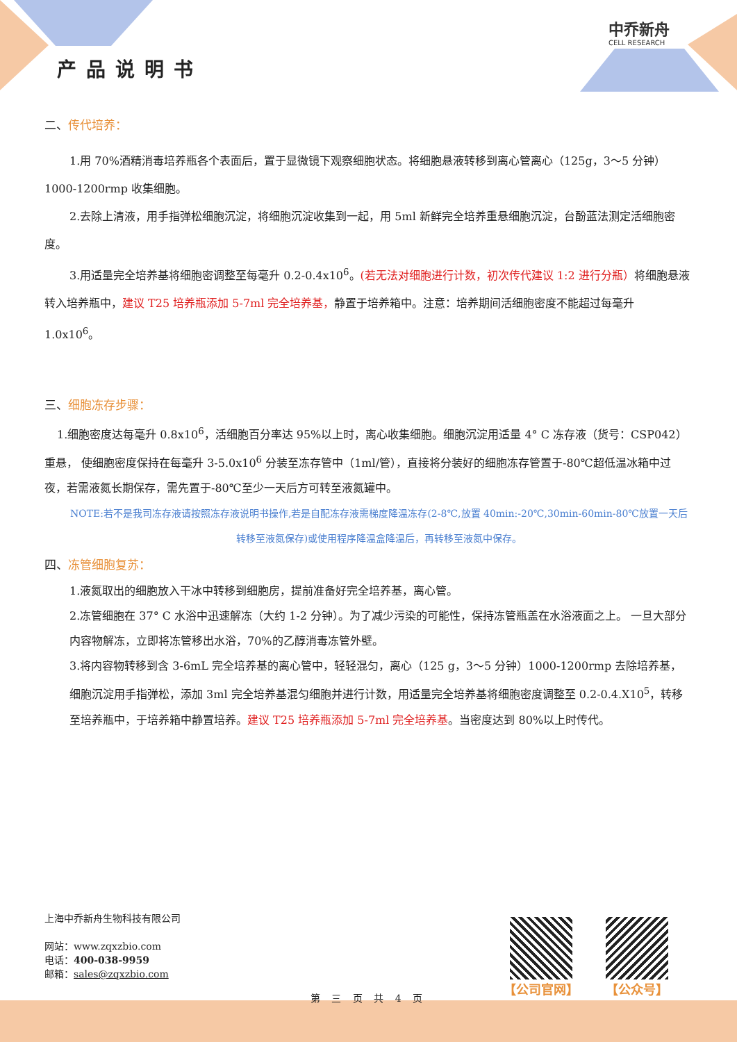产品说明书
中乔新舟
CELL RESEARCH
二、传代培养：
1.用 70%酒精消毒培养瓶各个表面后，置于显微镜下观察细胞状态。将细胞悬液转移到离心管离心（125g，3～5 分钟）1000-1200rmp 收集细胞。
2.去除上清液，用手指弹松细胞沉淀，将细胞沉淀收集到一起，用 5ml 新鲜完全培养重悬细胞沉淀，台酚蓝法测定活细胞密度。
3.用适量完全培养基将细胞密调整至每毫升 0.2-0.4x10<sup>6</sup>。(若无法对细胞进行计数，初次传代建议 1:2 进行分瓶）将细胞悬液转入培养瓶中，建议 T25 培养瓶添加 5-7ml 完全培养基，静置于培养箱中。注意：培养期间活细胞密度不能超过每毫升 1.0x10<sup>6</sup>。
三、细胞冻存步骤：
1.细胞密度达每毫升 0.8x10<sup>6</sup>，活细胞百分率达 95%以上时，离心收集细胞。细胞沉淀用适量 4° C 冻存液（货号：CSP042）重悬， 使细胞密度保持在每毫升 3-5.0x10<sup>6</sup> 分装至冻存管中（1ml/管），直接将分装好的细胞冻存管置于-80℃超低温冰箱中过夜，若需液氮长期保存，需先置于-80℃至少一天后方可转至液氮罐中。
NOTE:若不是我司冻存液请按照冻存液说明书操作,若是自配冻存液需梯度降温冻存(2-8℃,放置 40min:-20℃,30min-60min-80℃放置一天后转移至液氮保存)或使用程序降温盒降温后，再转移至液氮中保存。
四、冻管细胞复苏：
1.液氮取出的细胞放入干冰中转移到细胞房，提前准备好完全培养基，离心管。
2.冻管细胞在 37° C 水浴中迅速解冻（大约 1-2 分钟）。为了减少污染的可能性，保持冻管瓶盖在水浴液面之上。 一旦大部分内容物解冻，立即将冻管移出水浴，70%的乙醇消毒冻管外壁。
3.将内容物转移到含 3-6mL 完全培养基的离心管中，轻轻混匀，离心（125 g，3～5 分钟）1000-1200rmp 去除培养基， 细胞沉淀用手指弹松，添加 3ml 完全培养基混匀细胞并进行计数，用适量完全培养基将细胞密度调整至 0.2-0.4.X10<sup>5</sup>，转移至培养瓶中，于培养箱中静置培养。建议 T25 培养瓶添加 5-7ml 完全培养基。当密度达到 80%以上时传代。
上海中乔新舟生物科技有限公司
网站：www.zqxzbio.com
电话：400-038-9959
邮箱：sales@zqxzbio.com
第 三 页 共 4 页
【公司官网】 【公众号】